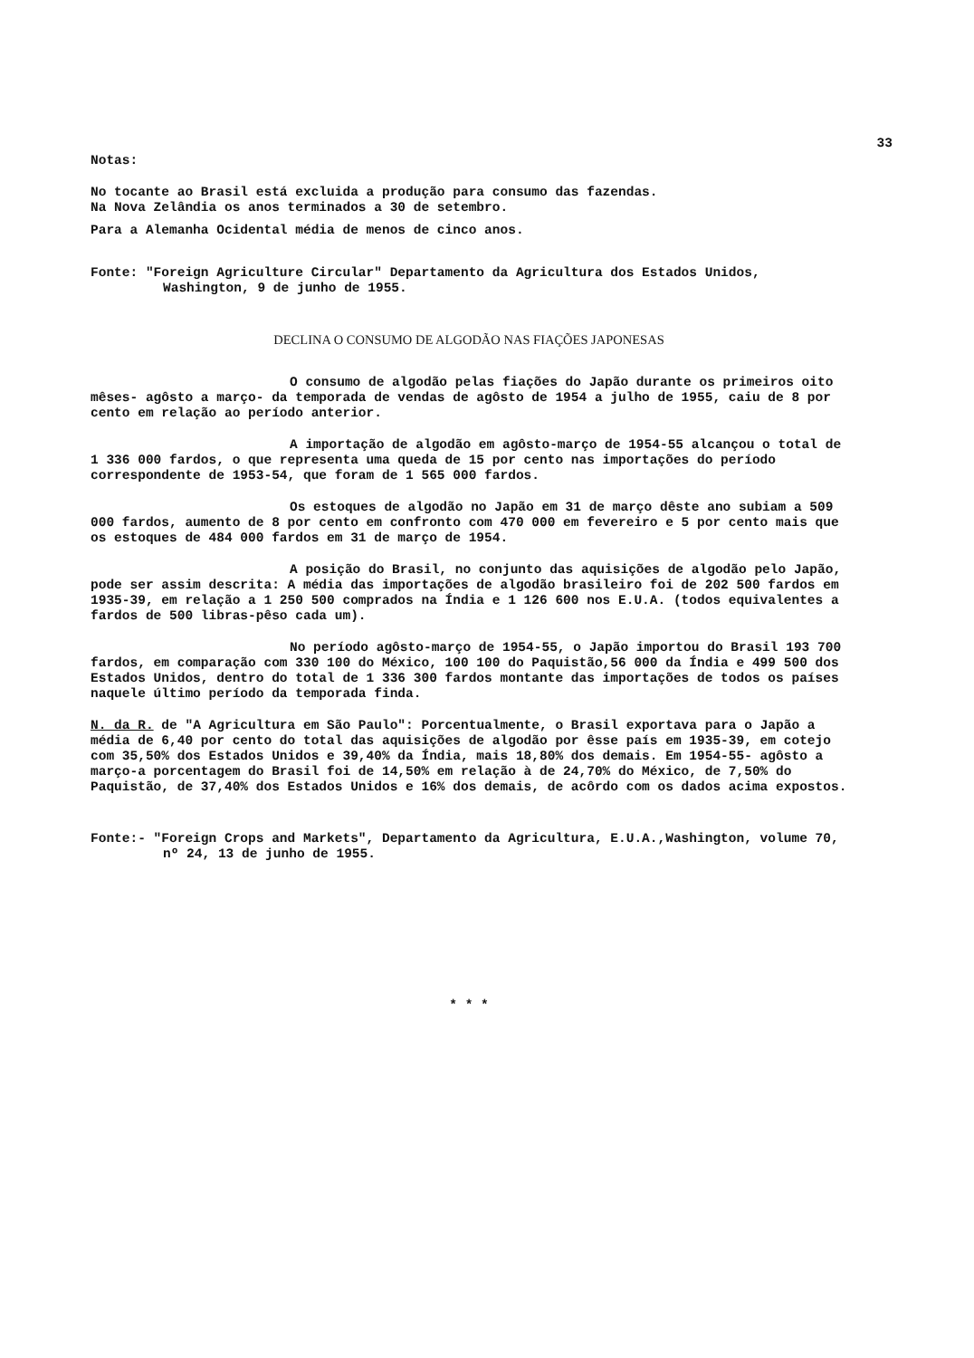33
Notas:
No tocante ao Brasil está excluida a produção para consumo das fazendas.
Na Nova Zelândia os anos terminados a 30 de setembro.
Para a Alemanha Ocidental média de menos de cinco anos.
Fonte: "Foreign Agriculture Circular" Departamento da Agricultura dos Estados Unidos, Washington, 9 de junho de 1955.
DECLINA O CONSUMO DE ALGODÃO NAS FIAÇÕES JAPONESAS
O consumo de algodão pelas fiações do Japão durante os primeiros oito mêses- agôsto a março- da temporada de vendas de agôsto de 1954 a julho de 1955, caiu de 8 por cento em relação ao período anterior.
A importação de algodão em agôsto-março de 1954-55 alcançou o total de 1 336 000 fardos, o que representa uma queda de 15 por cento nas importações do período correspondente de 1953-54, que foram de 1 565 000 fardos.
Os estoques de algodão no Japão em 31 de março dêste ano subiam a 509 000 fardos, aumento de 8 por cento em confronto com 470 000 em fevereiro e 5 por cento mais que os estoques de 484 000 fardos em 31 de março de 1954.
A posição do Brasil, no conjunto das aquisições de algodão pelo Japão, pode ser assim descrita: A média das importações de algodão brasileiro foi de 202 500 fardos em 1935-39, em relação a 1 250 500 comprados na Índia e 1 126 600 nos E.U.A. (todos equivalentes a fardos de 500 libras-pêso cada um).
No período agôsto-março de 1954-55, o Japão importou do Brasil 193 700 fardos, em comparação com 330 100 do México, 100 100 do Paquistão,56 000 da Índia e 499 500 dos Estados Unidos, dentro do total de 1 336 300 fardos montante das importações de todos os países naquele último período da temporada finda.
N. da R. de "A Agricultura em São Paulo": Porcentualmente, o Brasil exportava para o Japão a média de 6,40 por cento do total das aquisições de algodão por êsse país em 1935-39, em cotejo com 35,50% dos Estados Unidos e 39,40% da Índia, mais 18,80% dos demais. Em 1954-55- agôsto a março-a porcentagem do Brasil foi de 14,50% em relação à de 24,70% do México, de 7,50% do Paquistão, de 37,40% dos Estados Unidos e 16% dos demais, de acôrdo com os dados acima expostos.
Fonte:- "Foreign Crops and Markets", Departamento da Agricultura, E.U.A.,Washington, volume 70, nº 24, 13 de junho de 1955.
* * *